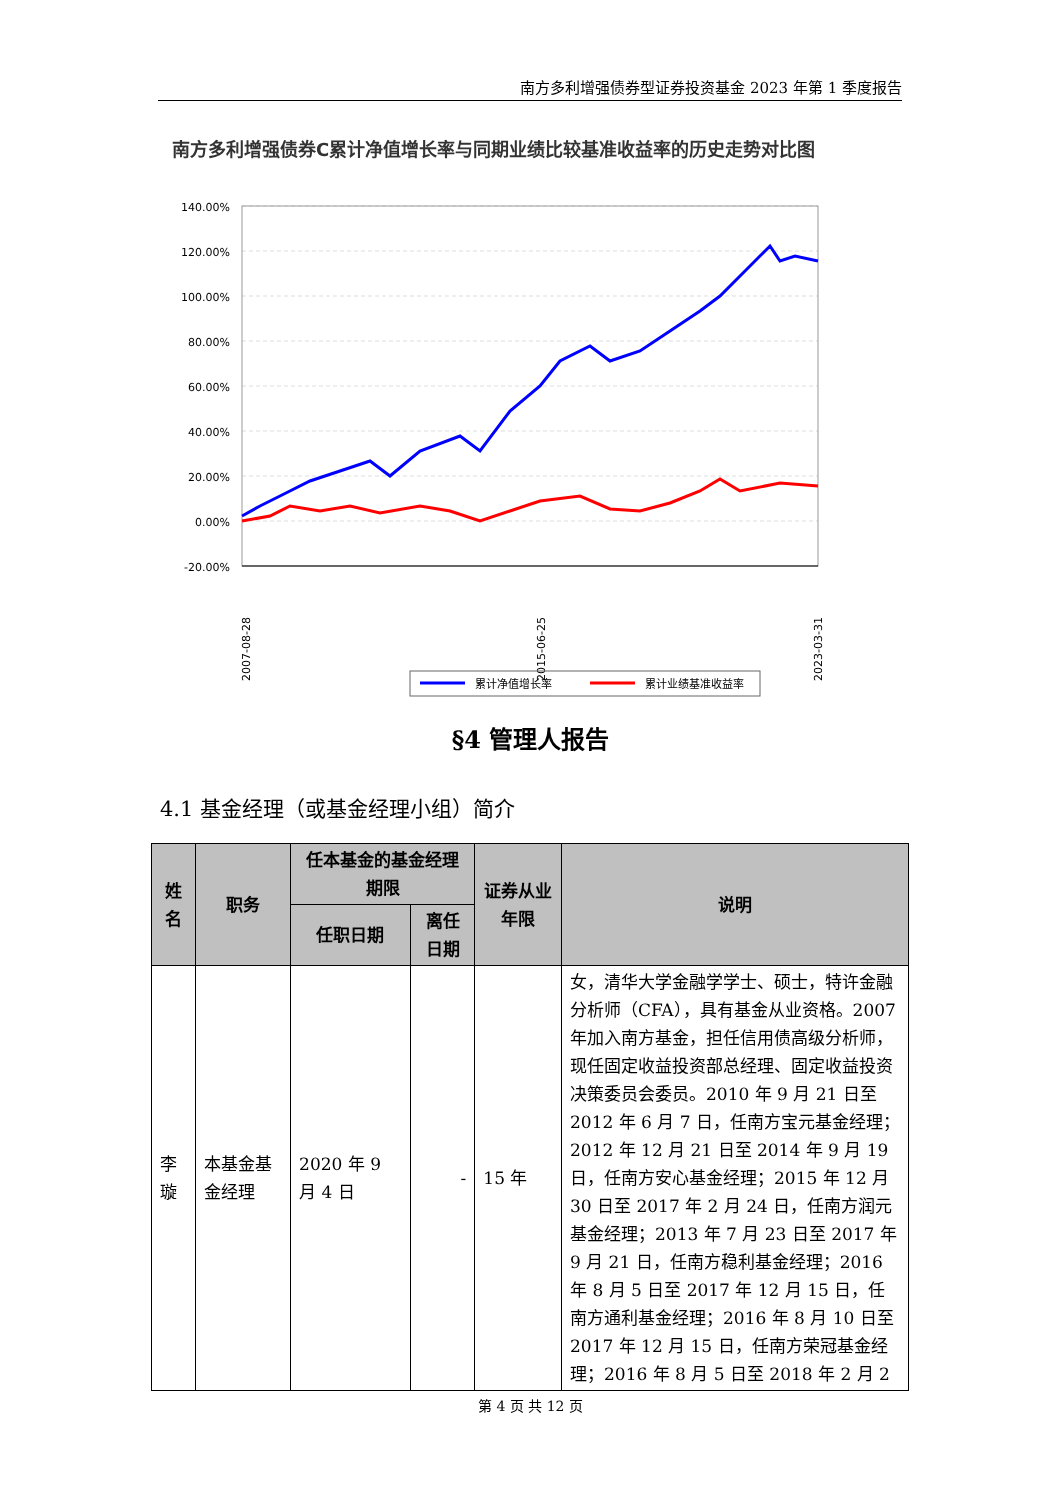南方多利增强债券型证券投资基金 2023 年第 1 季度报告
南方多利增强债券C累计净值增长率与同期业绩比较基准收益率的历史走势对比图
140.00%
120.00%
100.00%
80.00%
60.00%
40.00%
20.00%
0.00%
-20.00%
2007-08-28
2015-06-25
2023-03-31
累计净值增长率
累计业绩基准收益率
§4 管理人报告
4.1 基金经理（或基金经理小组）简介
| 姓名 | 职务 | 任本基金的基金经理期限 | | 证券从业年限 | 说明 |
| --- | --- | --- | --- | --- | --- |
| | | 任职日期 | 离任日期 | | |
| 李璇 | 本基金基金经理 | 2020 年 9 月 4 日 | - | 15 年 | 女，清华大学金融学学士、硕士，特许金融分析师（CFA），具有基金从业资格。2007 年加入南方基金，担任信用债高级分析师，现任固定收益投资部总经理、固定收益投资决策委员会委员。2010 年 9 月 21 日至 2012 年 6 月 7 日，任南方宝元基金经理；2012 年 12 月 21 日至 2014 年 9 月 19 日，任南方安心基金经理；2015 年 12 月 30 日至 2017 年 2 月 24 日，任南方润元基金经理；2013 年 7 月 23 日至 2017 年 9 月 21 日，任南方稳利基金经理；2016 年 8 月 5 日至 2017 年 12 月 15 日，任南方通利基金经理；2016 年 8 月 10 日至 2017 年 12 月 15 日，任南方荣冠基金经理；2016 年 8 月 5 日至 2018 年 2 月 2 |
第 4 页 共 12 页